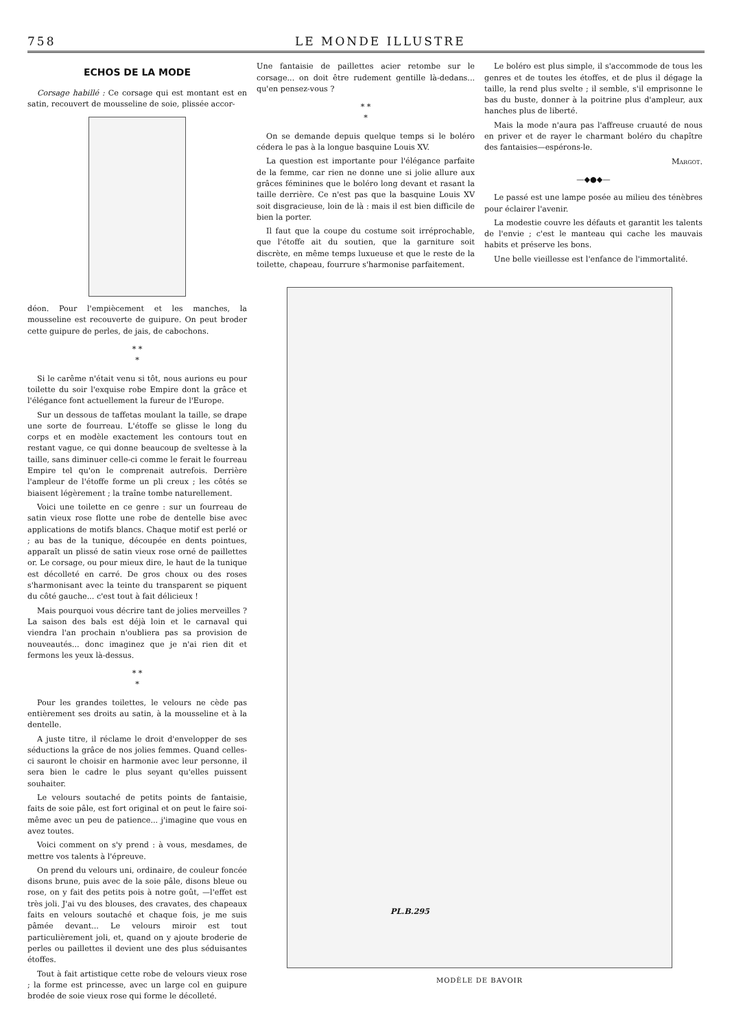758 LE MONDE ILLUSTRE
ECHOS DE LA MODE
Corsage habillé : Ce corsage qui est montant est en satin, recouvert de mousseline de soie, plissée accor-
déon. Pour l'empiècement et les manches, la mousseline est recouverte de guipure. On peut broder cette guipure de perles, de jais, de cabochons.
* *
*
Si le carême n'était venu si tôt, nous aurions eu pour toilette du soir l'exquise robe Empire dont la grâce et l'élégance font actuellement la fureur de l'Europe.
Sur un dessous de taffetas moulant la taille, se drape une sorte de fourreau. L'étoffe se glisse le long du corps et en modèle exactement les contours tout en restant vague, ce qui donne beaucoup de sveltesse à la taille, sans diminuer celle-ci comme le ferait le fourreau Empire tel qu'on le comprenait autrefois. Derrière l'ampleur de l'étoffe forme un pli creux ; les côtés se biaisent légèrement ; la traîne tombe naturellement.
Voici une toilette en ce genre : sur un fourreau de satin vieux rose flotte une robe de dentelle bise avec applications de motifs blancs. Chaque motif est perlé or ; au bas de la tunique, découpée en dents pointues, apparaît un plissé de satin vieux rose orné de paillettes or. Le corsage, ou pour mieux dire, le haut de la tunique est décolleté en carré. De gros choux ou des roses s'harmonisant avec la teinte du transparent se piquent du côté gauche... c'est tout à fait délicieux !
Mais pourquoi vous décrire tant de jolies merveilles ? La saison des bals est déjà loin et le carnaval qui viendra l'an prochain n'oubliera pas sa provision de nouveautés... donc imaginez que je n'ai rien dit et fermons les yeux là-dessus.
* *
*
Pour les grandes toilettes, le velours ne cède pas entièrement ses droits au satin, à la mousseline et à la dentelle.
A juste titre, il réclame le droit d'envelopper de ses séductions la grâce de nos jolies femmes. Quand celles-ci sauront le choisir en harmonie avec leur personne, il sera bien le cadre le plus seyant qu'elles puissent souhaiter.
Le velours soutaché de petits points de fantaisie, faits de soie pâle, est fort original et on peut le faire soi-même avec un peu de patience... j'imagine que vous en avez toutes.
Voici comment on s'y prend : à vous, mesdames, de mettre vos talents à l'épreuve.
On prend du velours uni, ordinaire, de couleur foncée disons brune, puis avec de la soie pâle, disons bleue ou rose, on y fait des petits pois à notre goût, —l'effet est très joli. J'ai vu des blouses, des cravates, des chapeaux faits en velours soutaché et chaque fois, je me suis pâmée devant... Le velours miroir est tout particulièrement joli, et, quand on y ajoute broderie de perles ou paillettes il devient une des plus séduisantes étoffes.
Tout à fait artistique cette robe de velours vieux rose ; la forme est princesse, avec un large col en guipure brodée de soie vieux rose qui forme le décolleté.
Une fantaisie de paillettes acier retombe sur le corsage... on doit être rudement gentille là-dedans... qu'en pensez-vous ?
* *
*
On se demande depuis quelque temps si le boléro cédera le pas à la longue basquine Louis XV.
La question est importante pour l'élégance parfaite de la femme, car rien ne donne une si jolie allure aux grâces féminines que le boléro long devant et rasant la taille derrière. Ce n'est pas que la basquine Louis XV soit disgracieuse, loin de là : mais il est bien difficile de bien la porter.
Il faut que la coupe du costume soit irréprochable, que l'étoffe ait du soutien, que la garniture soit discrète, en même temps luxueuse et que le reste de la toilette, chapeau, fourrure s'harmonise parfaitement.
Le boléro est plus simple, il s'accommode de tous les genres et de toutes les étoffes, et de plus il dégage la taille, la rend plus svelte ; il semble, s'il emprisonne le bas du buste, donner à la poitrine plus d'ampleur, aux hanches plus de liberté.
Mais la mode n'aura pas l'affreuse cruauté de nous en priver et de rayer le charmant boléro du chapître des fantaisies—espérons-le.
Margot.
—◆●◆—
Le passé est une lampe posée au milieu des ténèbres pour éclairer l'avenir.
La modestie couvre les défauts et garantit les talents de l'envie ; c'est le manteau qui cache les mauvais habits et préserve les bons.
Une belle vieillesse est l'enfance de l'immortalité.
PL.B.295
MODÈLE DE BAVOIR